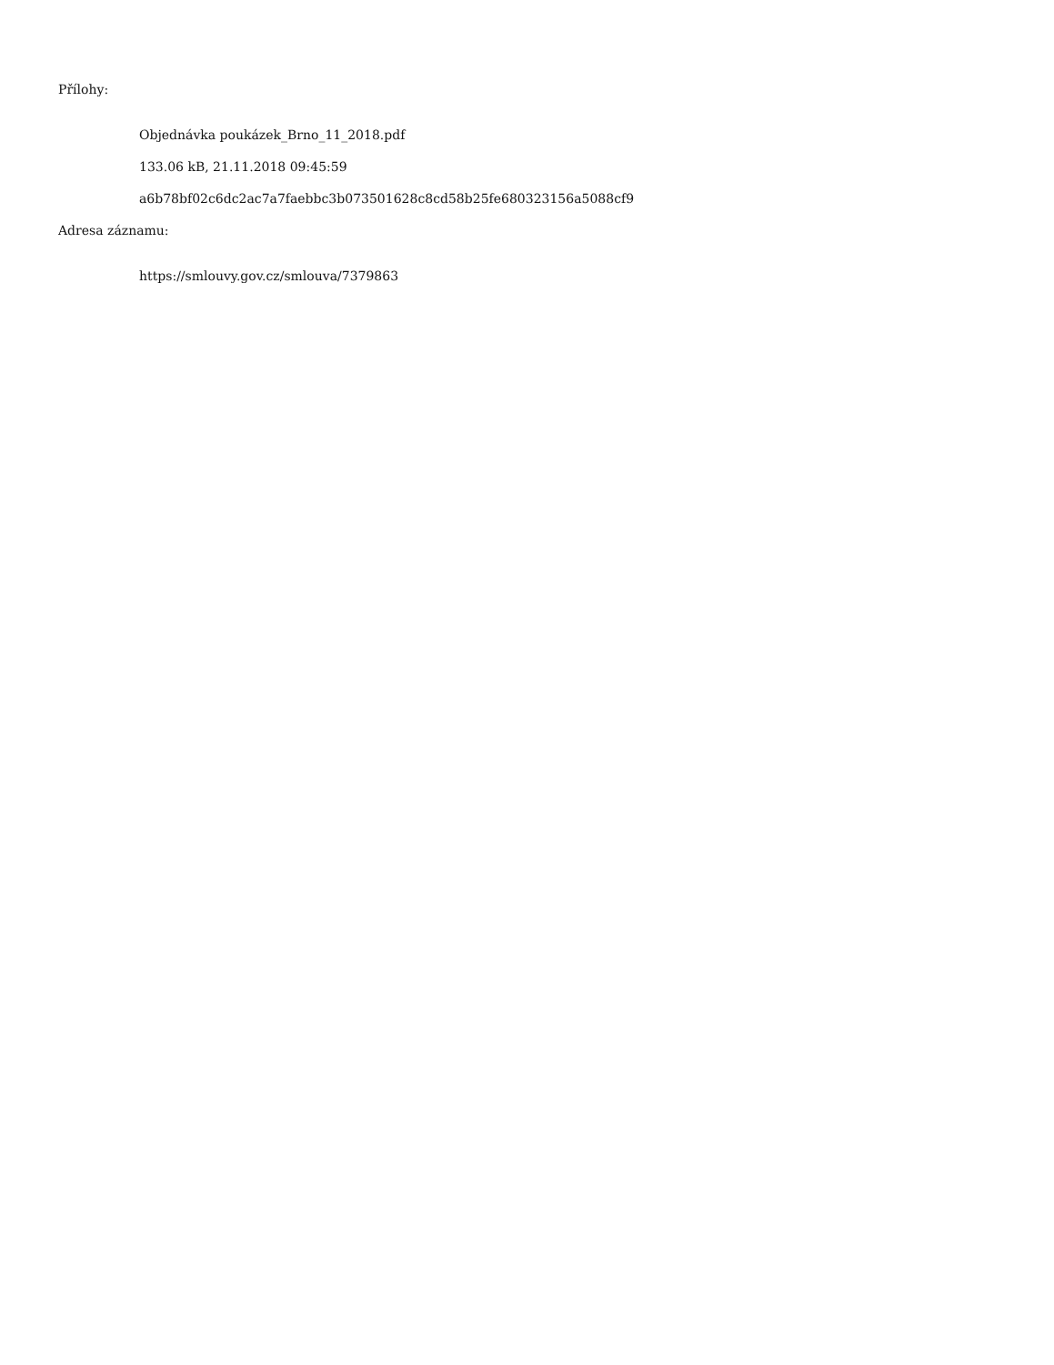Přílohy:
Objednávka poukázek_Brno_11_2018.pdf
133.06 kB, 21.11.2018 09:45:59
a6b78bf02c6dc2ac7a7faebbc3b073501628c8cd58b25fe680323156a5088cf9
Adresa záznamu:
https://smlouvy.gov.cz/smlouva/7379863